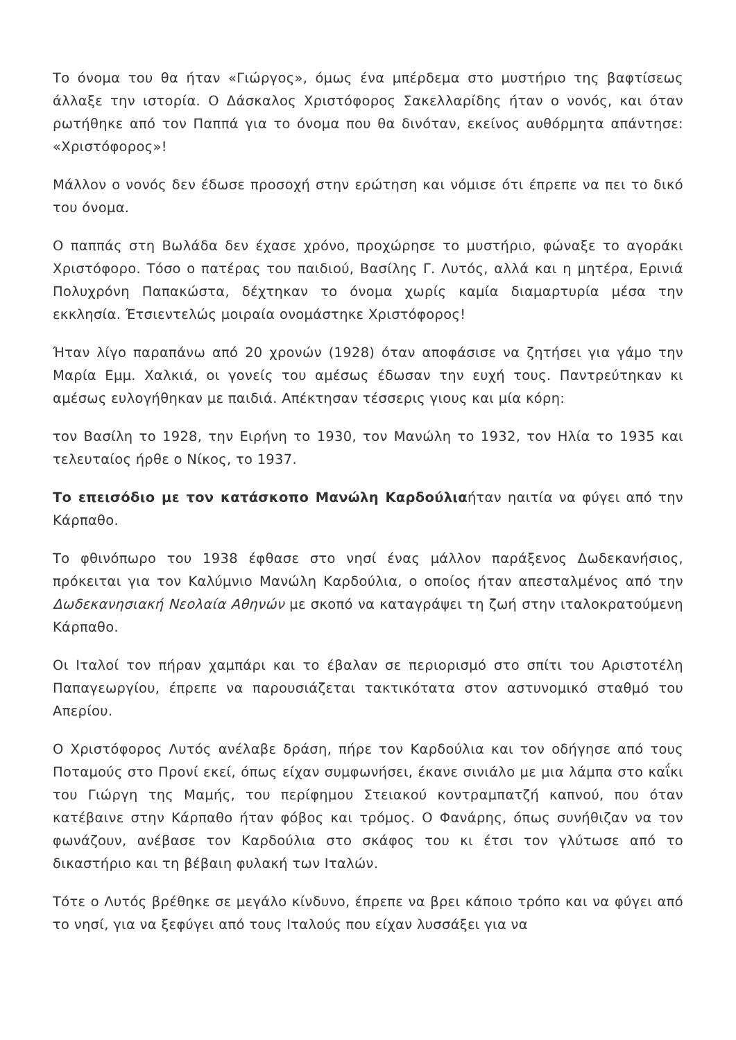Το όνομα του θα ήταν «Γιώργος», όμως ένα μπέρδεμα στο μυστήριο της βαφτίσεως άλλαξε την ιστορία. Ο Δάσκαλος Χριστόφορος Σακελλαρίδης ήταν ο νονός, και όταν ρωτήθηκε από τον Παππά για το όνομα που θα δινόταν, εκείνος αυθόρμητα απάντησε: «Χριστόφορος»!
Μάλλον ο νονός δεν έδωσε προσοχή στην ερώτηση και νόμισε ότι έπρεπε να πει το δικό του όνομα.
Ο παππάς στη Βωλάδα δεν έχασε χρόνο, προχώρησε το μυστήριο, φώναξε το αγοράκι Χριστόφορο. Τόσο ο πατέρας του παιδιού, Βασίλης Γ. Λυτός, αλλά και η μητέρα, Ερινιά Πολυχρόνη Παπακώστα, δέχτηκαν το όνομα χωρίς καμία διαμαρτυρία μέσα την εκκλησία. Έτσιεντελώς μοιραία ονομάστηκε Χριστόφορος!
Ήταν λίγο παραπάνω από 20 χρονών (1928) όταν αποφάσισε να ζητήσει για γάμο την Μαρία Εμμ. Χαλκιά, οι γονείς του αμέσως έδωσαν την ευχή τους. Παντρεύτηκαν κι αμέσως ευλογήθηκαν με παιδιά. Απέκτησαν τέσσερις γιους και μία κόρη:
τον Βασίλη το 1928, την Ειρήνη το 1930, τον Μανώλη το 1932, τον Ηλία το 1935 και τελευταίος ήρθε ο Νίκος, το 1937.
Το επεισόδιο με τον κατάσκοπο Μανώλη Καρδούλιαήταν ηαιτία να φύγει από την Κάρπαθο.
Το φθινόπωρο του 1938 έφθασε στο νησί ένας μάλλον παράξενος Δωδεκανήσιος, πρόκειται για τον Καλύμνιο Μανώλη Καρδούλια, ο οποίος ήταν απεσταλμένος από την Δωδεκανησιακή Νεολαία Αθηνών με σκοπό να καταγράψει τη ζωή στην ιταλοκρατούμενη Κάρπαθο.
Οι Ιταλοί τον πήραν χαμπάρι και το έβαλαν σε περιορισμό στο σπίτι του Αριστοτέλη Παπαγεωργίου, έπρεπε να παρουσιάζεται τακτικότατα στον αστυνομικό σταθμό του Απερίου.
Ο Χριστόφορος Λυτός ανέλαβε δράση, πήρε τον Καρδούλια και τον οδήγησε από τους Ποταμούς στο Προνί εκεί, όπως είχαν συμφωνήσει, έκανε σινιάλο με μια λάμπα στο καΐκι του Γιώργη της Μαμής, του περίφημου Στειακού κοντραμπατζή καπνού, που όταν κατέβαινε στην Κάρπαθο ήταν φόβος και τρόμος. Ο Φανάρης, όπως συνήθιζαν να τον φωνάζουν, ανέβασε τον Καρδούλια στο σκάφος του κι έτσι τον γλύτωσε από το δικαστήριο και τη βέβαιη φυλακή των Ιταλών.
Τότε ο Λυτός βρέθηκε σε μεγάλο κίνδυνο, έπρεπε να βρει κάποιο τρόπο και να φύγει από το νησί, για να ξεφύγει από τους Ιταλούς που είχαν λυσσάξει για να